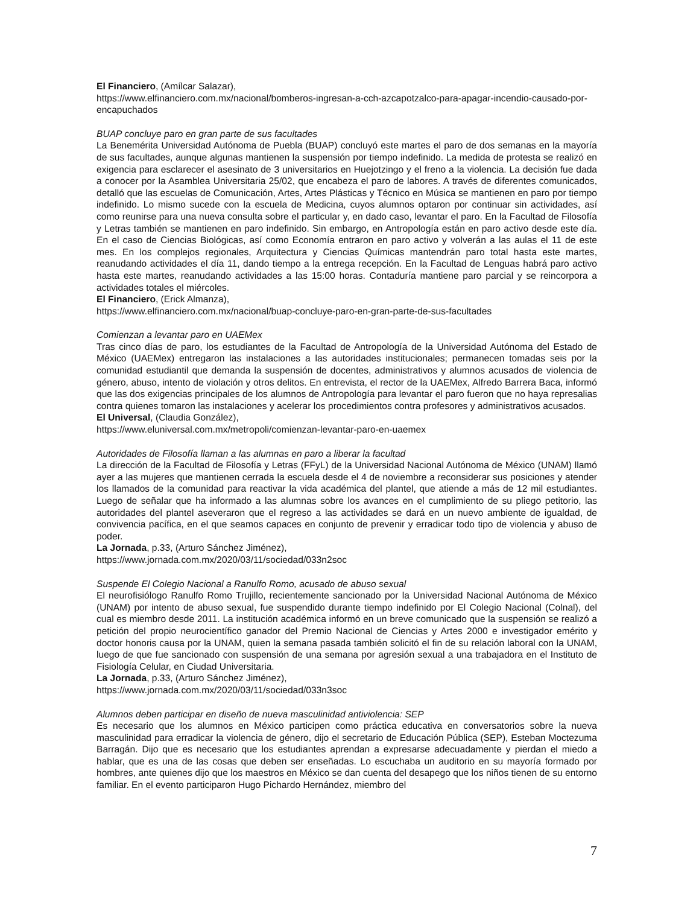El Financiero, (Amílcar Salazar),
https://www.elfinanciero.com.mx/nacional/bomberos-ingresan-a-cch-azcapotzalco-para-apagar-incendio-causado-por-encapuchados
BUAP concluye paro en gran parte de sus facultades
La Benemérita Universidad Autónoma de Puebla (BUAP) concluyó este martes el paro de dos semanas en la mayoría de sus facultades, aunque algunas mantienen la suspensión por tiempo indefinido. La medida de protesta se realizó en exigencia para esclarecer el asesinato de 3 universitarios en Huejotzingo y el freno a la violencia. La decisión fue dada a conocer por la Asamblea Universitaria 25/02, que encabeza el paro de labores. A través de diferentes comunicados, detalló que las escuelas de Comunicación, Artes, Artes Plásticas y Técnico en Música se mantienen en paro por tiempo indefinido. Lo mismo sucede con la escuela de Medicina, cuyos alumnos optaron por continuar sin actividades, así como reunirse para una nueva consulta sobre el particular y, en dado caso, levantar el paro. En la Facultad de Filosofía y Letras también se mantienen en paro indefinido. Sin embargo, en Antropología están en paro activo desde este día. En el caso de Ciencias Biológicas, así como Economía entraron en paro activo y volverán a las aulas el 11 de este mes. En los complejos regionales, Arquitectura y Ciencias Químicas mantendrán paro total hasta este martes, reanudando actividades el día 11, dando tiempo a la entrega recepción. En la Facultad de Lenguas habrá paro activo hasta este martes, reanudando actividades a las 15:00 horas. Contaduría mantiene paro parcial y se reincorpora a actividades totales el miércoles.
El Financiero, (Erick Almanza),
https://www.elfinanciero.com.mx/nacional/buap-concluye-paro-en-gran-parte-de-sus-facultades
Comienzan a levantar paro en UAEMex
Tras cinco días de paro, los estudiantes de la Facultad de Antropología de la Universidad Autónoma del Estado de México (UAEMex) entregaron las instalaciones a las autoridades institucionales; permanecen tomadas seis por la comunidad estudiantil que demanda la suspensión de docentes, administrativos y alumnos acusados de violencia de género, abuso, intento de violación y otros delitos. En entrevista, el rector de la UAEMex, Alfredo Barrera Baca, informó que las dos exigencias principales de los alumnos de Antropología para levantar el paro fueron que no haya represalias contra quienes tomaron las instalaciones y acelerar los procedimientos contra profesores y administrativos acusados.
El Universal, (Claudia González),
https://www.eluniversal.com.mx/metropoli/comienzan-levantar-paro-en-uaemex
Autoridades de Filosofía llaman a las alumnas en paro a liberar la facultad
La dirección de la Facultad de Filosofía y Letras (FFyL) de la Universidad Nacional Autónoma de México (UNAM) llamó ayer a las mujeres que mantienen cerrada la escuela desde el 4 de noviembre a reconsiderar sus posiciones y atender los llamados de la comunidad para reactivar la vida académica del plantel, que atiende a más de 12 mil estudiantes. Luego de señalar que ha informado a las alumnas sobre los avances en el cumplimiento de su pliego petitorio, las autoridades del plantel aseveraron que el regreso a las actividades se dará en un nuevo ambiente de igualdad, de convivencia pacífica, en el que seamos capaces en conjunto de prevenir y erradicar todo tipo de violencia y abuso de poder.
La Jornada, p.33, (Arturo Sánchez Jiménez),
https://www.jornada.com.mx/2020/03/11/sociedad/033n2soc
Suspende El Colegio Nacional a Ranulfo Romo, acusado de abuso sexual
El neurofisiólogo Ranulfo Romo Trujillo, recientemente sancionado por la Universidad Nacional Autónoma de México (UNAM) por intento de abuso sexual, fue suspendido durante tiempo indefinido por El Colegio Nacional (Colnal), del cual es miembro desde 2011. La institución académica informó en un breve comunicado que la suspensión se realizó a petición del propio neurocientífico ganador del Premio Nacional de Ciencias y Artes 2000 e investigador emérito y doctor honoris causa por la UNAM, quien la semana pasada también solicitó el fin de su relación laboral con la UNAM, luego de que fue sancionado con suspensión de una semana por agresión sexual a una trabajadora en el Instituto de Fisiología Celular, en Ciudad Universitaria.
La Jornada, p.33, (Arturo Sánchez Jiménez),
https://www.jornada.com.mx/2020/03/11/sociedad/033n3soc
Alumnos deben participar en diseño de nueva masculinidad antiviolencia: SEP
Es necesario que los alumnos en México participen como práctica educativa en conversatorios sobre la nueva masculinidad para erradicar la violencia de género, dijo el secretario de Educación Pública (SEP), Esteban Moctezuma Barragán. Dijo que es necesario que los estudiantes aprendan a expresarse adecuadamente y pierdan el miedo a hablar, que es una de las cosas que deben ser enseñadas. Lo escuchaba un auditorio en su mayoría formado por hombres, ante quienes dijo que los maestros en México se dan cuenta del desapego que los niños tienen de su entorno familiar. En el evento participaron Hugo Pichardo Hernández, miembro del
7